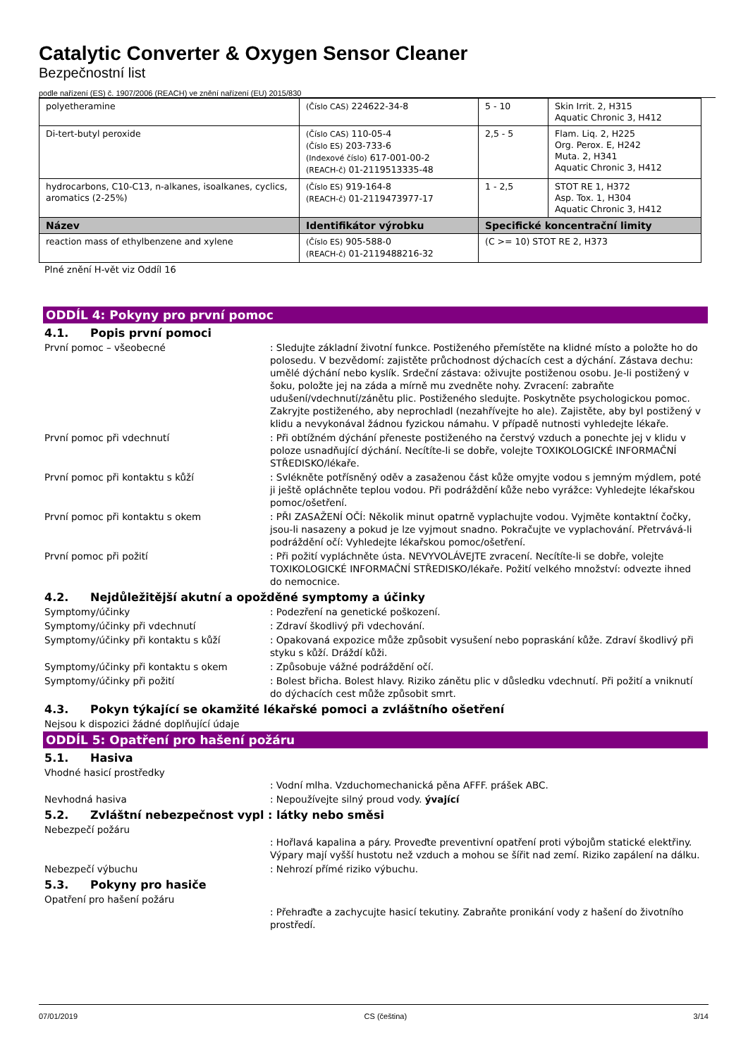Catalytic Converter & Oxygen Sensor Cleaner
Bezpečnostní list
podle nařízení (ES) č. 1907/2006 (REACH) ve znění nařízení (EU) 2015/830
| polyetheramine | (Číslo CAS) 224622-34-8 | 5 - 10 | Skin Irrit. 2, H315 Aquatic Chronic 3, H412 |
| Di-tert-butyl peroxide | (Číslo CAS) 110-05-4 (Číslo ES) 203-733-6 (Indexové číslo) 617-001-00-2 (REACH-č) 01-2119513335-48 | 2,5 - 5 | Flam. Liq. 2, H225 Org. Perox. E, H242 Muta. 2, H341 Aquatic Chronic 3, H412 |
| hydrocarbons, C10-C13, n-alkanes, isoalkanes, cyclics, aromatics (2-25%) | (Číslo ES) 919-164-8 (REACH-č) 01-2119473977-17 | 1 - 2,5 | STOT RE 1, H372 Asp. Tox. 1, H304 Aquatic Chronic 3, H412 |
| Název | Identifikátor výrobku | Specifické koncentrační limity | |
| reaction mass of ethylbenzene and xylene | (Číslo ES) 905-588-0 (REACH-č) 01-2119488216-32 | (C >= 10) STOT RE 2, H373 | |
Plné znění H-vět viz Oddíl 16
ODDÍL 4: Pokyny pro první pomoc
4.1. Popis první pomoci
První pomoc – všeobecné : Sledujte základní životní funkce. Postiženého přemístěte na klidné místo a položte ho do polosedu. V bezvědomí: zajistěte průchodnost dýchacích cest a dýchání. Zástava dechu: umělé dýchání nebo kyslík. Srdeční zástava: oživujte postiženou osobu. Je-li postižený v šoku, položte jej na záda a mírně mu zvedněte nohy. Zvracení: zabraňte udušení/vdechnutí/zánětu plic. Postiženého sledujte. Poskytněte psychologickou pomoc. Zakryjte postiženého, aby neprochladl (nezahřívejte ho ale). Zajistěte, aby byl postižený v klidu a nevykonával žádnou fyzickou námahu. V případě nutnosti vyhledejte lékaře.
První pomoc při vdechnutí : Při obtížném dýchání přeneste postiženého na čerstvý vzduch a ponechte jej v klidu v poloze usnadňující dýchání. Necítíte-li se dobře, volejte TOXIKOLOGICKÉ INFORMAČNÍ STŘEDISKO/lékaře.
První pomoc při kontaktu s kůží : Svlékněte potřísněný oděv a zasaženou část kůže omyjte vodou s jemným mýdlem, poté ji ještě opláchněte teplou vodou. Při podráždění kůže nebo vyrážce: Vyhledejte lékařskou pomoc/ošetření.
První pomoc při kontaktu s okem : PŘI ZASAŽENÍ OČÍ: Několik minut opatrně vyplachujte vodou. Vyjměte kontaktní čočky, jsou-li nasazeny a pokud je lze vyjmout snadno. Pokračujte ve vyplachování. Přetrvává-li podráždění očí: Vyhledejte lékařskou pomoc/ošetření.
První pomoc při požití : Při požití vypláchněte ústa. NEVYVOLÁVEJTE zvracení. Necítíte-li se dobře, volejte TOXIKOLOGICKÉ INFORMAČNÍ STŘEDISKO/lékaře. Požití velkého množství: odvezte ihned do nemocnice.
4.2. Nejdůležitější akutní a opožděné symptomy a účinky
Symptomy/účinky : Podezření na genetické poškození.
Symptomy/účinky při vdechnutí : Zdraví škodlivý při vdechování.
Symptomy/účinky při kontaktu s kůží : Opakovaná expozice může způsobit vysušení nebo popraskání kůže. Zdraví škodlivý při styku s kůží. Dráždí kůži.
Symptomy/účinky při kontaktu s okem : Způsobuje vážné podráždění očí.
Symptomy/účinky při požití : Bolest břicha. Bolest hlavy. Riziko zánětu plic v důsledku vdechnutí. Při požití a vniknutí do dýchacích cest může způsobit smrt.
4.3. Pokyn týkající se okamžité lékařské pomoci a zvláštního ošetření
Nejsou k dispozici žádné doplňující údaje
ODDÍL 5: Opatření pro hašení požáru
5.1. Hasiva
Vhodné hasicí prostředky
: Vodní mlha. Vzduchomechanická pěna AFFF. prášek ABC.
Nevhodná hasiva : Nepoužívejte silný proud vody. ývající
5.2. Zvláštní nebezpečnost vypl : látky nebo směsi
Nebezpečí požáru
: Hořlavá kapalina a páry. Proveďte preventivní opatření proti výbojům statické elektřiny. Výpary mají vyšší hustotu než vzduch a mohou se šířit nad zemí. Riziko zapálení na dálku.
Nebezpečí výbuchu : Nehrozí přímé riziko výbuchu.
5.3. Pokyny pro hasiče
Opatření pro hašení požáru
: Přehraďte a zachycujte hasicí tekutiny. Zabraňte pronikání vody z hašení do životního prostředí.
07/01/2019 CS (čeština) 3/14